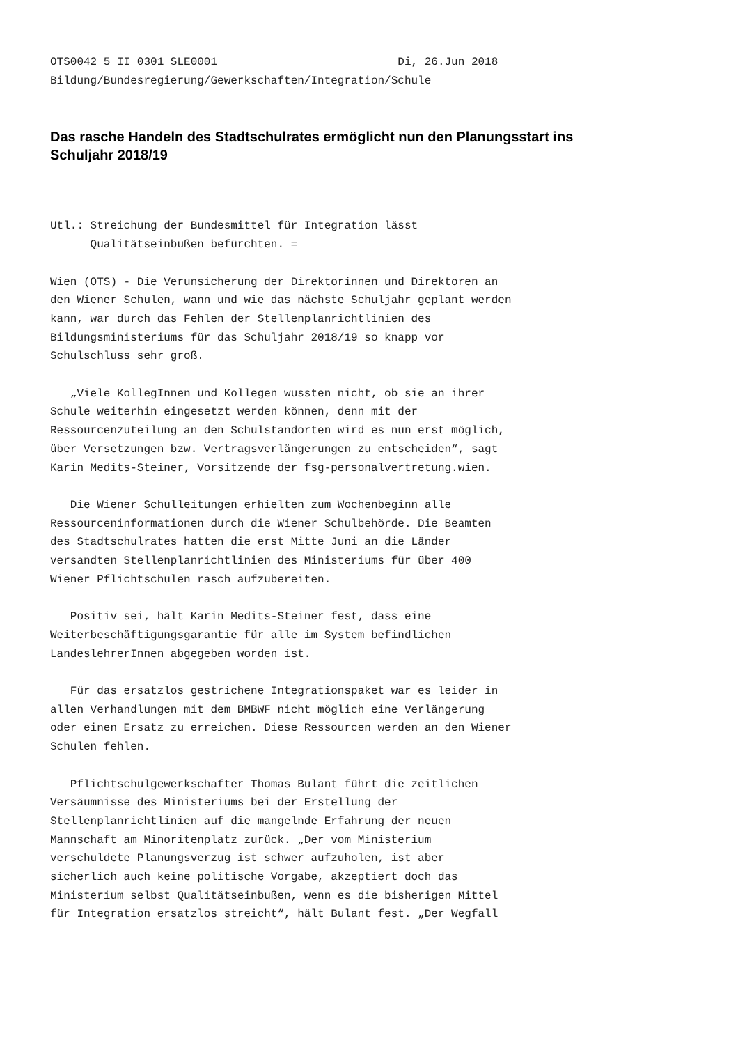OTS0042 5 II 0301 SLE0001                           Di, 26.Jun 2018
Bildung/Bundesregierung/Gewerkschaften/Integration/Schule
Das rasche Handeln des Stadtschulrates ermöglicht nun den Planungsstart ins Schuljahr 2018/19
Utl.: Streichung der Bundesmittel für Integration lässt
      Qualitätseinbußen befürchten. =

Wien (OTS) - Die Verunsicherung der Direktorinnen und Direktoren an
den Wiener Schulen, wann und wie das nächste Schuljahr geplant werden
kann, war durch das Fehlen der Stellenplanrichtlinien des
Bildungsministeriums für das Schuljahr 2018/19 so knapp vor
Schulschluss sehr groß.

   „Viele KollegInnen und Kollegen wussten nicht, ob sie an ihrer
Schule weiterhin eingesetzt werden können, denn mit der
Ressourcenzuteilung an den Schulstandorten wird es nun erst möglich,
über Versetzungen bzw. Vertragsverlängerungen zu entscheiden“, sagt
Karin Medits-Steiner, Vorsitzende der fsg-personalvertretung.wien.

   Die Wiener Schulleitungen erhielten zum Wochenbeginn alle
Ressourceninformationen durch die Wiener Schulbehörde. Die Beamten
des Stadtschulrates hatten die erst Mitte Juni an die Länder
versandten Stellenplanrichtlinien des Ministeriums für über 400
Wiener Pflichtschulen rasch aufzubereiten.

   Positiv sei, hält Karin Medits-Steiner fest, dass eine
Weiterbeschäftigungsgarantie für alle im System befindlichen
LandeslehrerInnen abgegeben worden ist.

   Für das ersatzlos gestrichene Integrationspaket war es leider in
allen Verhandlungen mit dem BMBWF nicht möglich eine Verlängerung
oder einen Ersatz zu erreichen. Diese Ressourcen werden an den Wiener
Schulen fehlen.

   Pflichtschulgewerkschafter Thomas Bulant führt die zeitlichen
Versäumnisse des Ministeriums bei der Erstellung der
Stellenplanrichtlinien auf die mangelnde Erfahrung der neuen
Mannschaft am Minoritenplatz zurück. „Der vom Ministerium
verschuldete Planungsverzug ist schwer aufzuholen, ist aber
sicherlich auch keine politische Vorgabe, akzeptiert doch das
Ministerium selbst Qualitätseinbußen, wenn es die bisherigen Mittel
für Integration ersatzlos streicht“, hält Bulant fest. „Der Wegfall